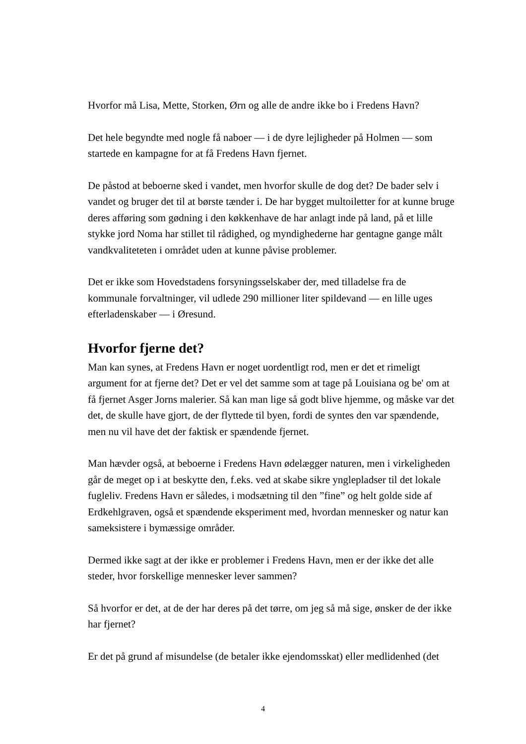Hvorfor må Lisa, Mette, Storken, Ørn og alle de andre ikke bo i Fredens Havn?
Det hele begyndte med nogle få naboer — i de dyre lejligheder på Holmen — som startede en kampagne for at få Fredens Havn fjernet.
De påstod at beboerne sked i vandet, men hvorfor skulle de dog det? De bader selv i vandet og bruger det til at børste tænder i. De har bygget multoiletter for at kunne bruge deres afføring som gødning i den køkkenhave de har anlagt inde på land, på et lille stykke jord Noma har stillet til rådighed, og myndighederne har gentagne gange målt vandkvaliteteten i området uden at kunne påvise problemer.
Det er ikke som Hovedstadens forsyningsselskaber der, med tilladelse fra de kommunale forvaltninger, vil udlede 290 millioner liter spildevand — en lille uges efterladenskaber — i Øresund.
Hvorfor fjerne det?
Man kan synes, at Fredens Havn er noget uordentligt rod, men er det et rimeligt argument for at fjerne det? Det er vel det samme som at tage på Louisiana og be' om at få fjernet Asger Jorns malerier. Så kan man lige så godt blive hjemme, og måske var det det, de skulle have gjort, de der flyttede til byen, fordi de syntes den var spændende, men nu vil have det der faktisk er spændende fjernet.
Man hævder også, at beboerne i Fredens Havn ødelægger naturen, men i virkeligheden går de meget op i at beskytte den, f.eks. ved at skabe sikre ynglepladser til det lokale fugleliv. Fredens Havn er således, i modsætning til den ”fine” og helt golde side af Erdkehlgraven, også et spændende eksperiment med, hvordan mennesker og natur kan sameksistere i bymæssige områder.
Dermed ikke sagt at der ikke er problemer i Fredens Havn, men er der ikke det alle steder, hvor forskellige mennesker lever sammen?
Så hvorfor er det, at de der har deres på det tørre, om jeg så må sige, ønsker de der ikke har fjernet?
Er det på grund af misundelse (de betaler ikke ejendomsskat) eller medlidenhed (det
4